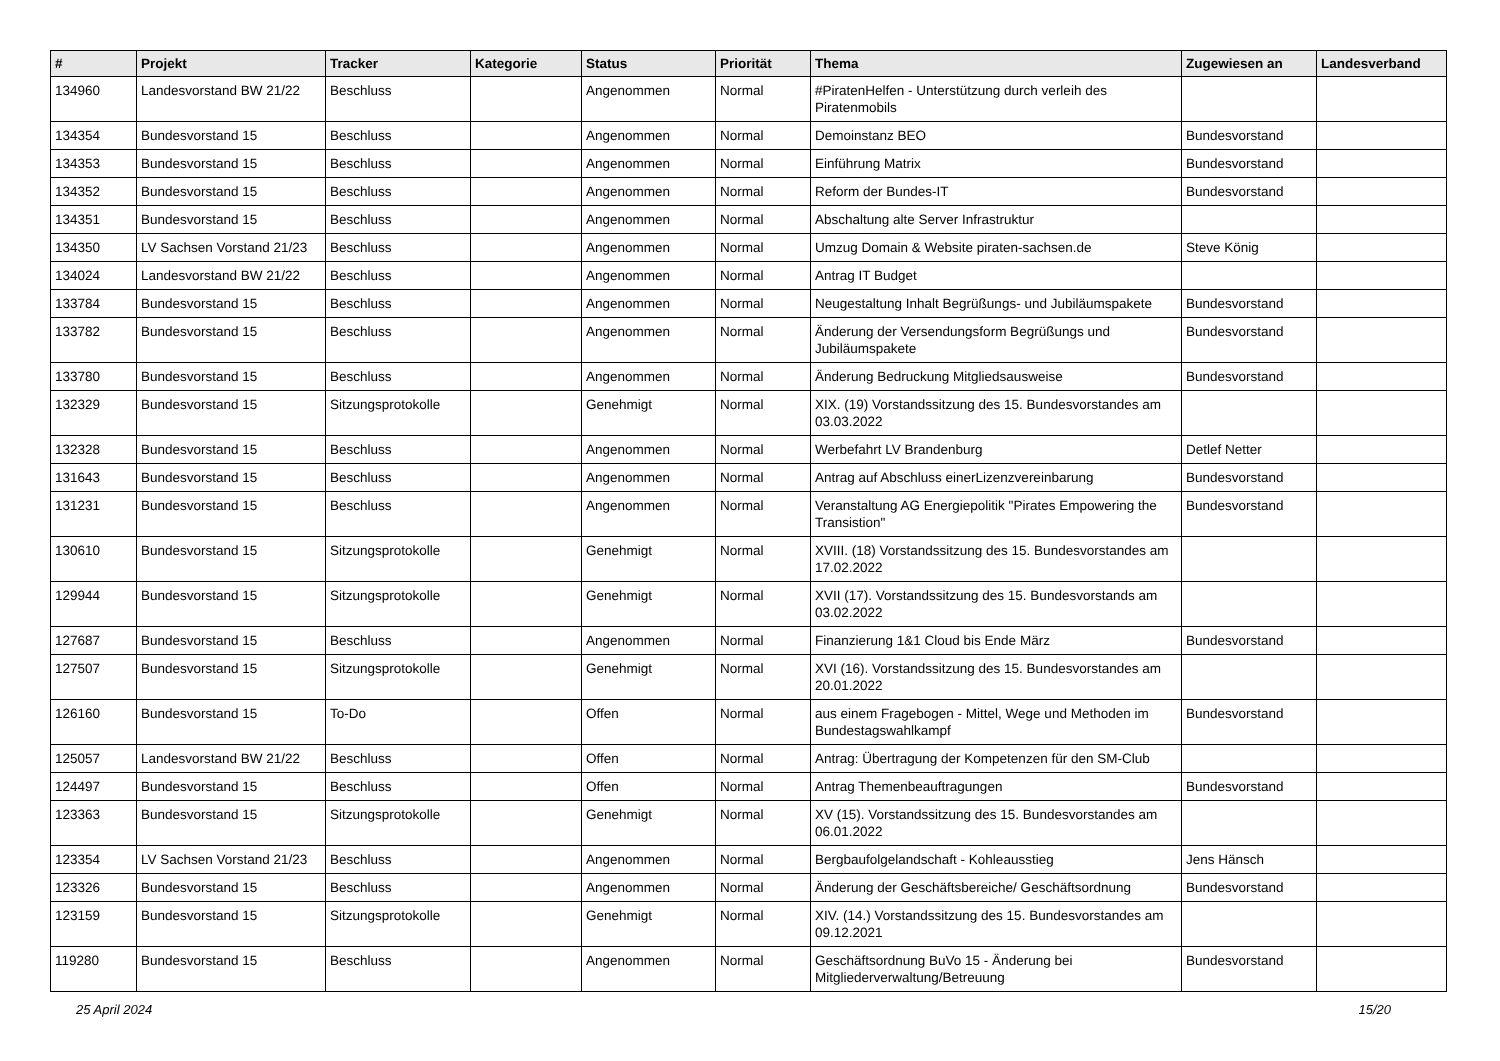| # | Projekt | Tracker | Kategorie | Status | Priorität | Thema | Zugewiesen an | Landesverband |
| --- | --- | --- | --- | --- | --- | --- | --- | --- |
| 134960 | Landesvorstand BW 21/22 | Beschluss | | Angenommen | Normal | #PiratenHelfen - Unterstützung durch verleih des Piratenmobils | | |
| 134354 | Bundesvorstand 15 | Beschluss | | Angenommen | Normal | Demoinstanz BEO | Bundesvorstand | |
| 134353 | Bundesvorstand 15 | Beschluss | | Angenommen | Normal | Einführung Matrix | Bundesvorstand | |
| 134352 | Bundesvorstand 15 | Beschluss | | Angenommen | Normal | Reform der Bundes-IT | Bundesvorstand | |
| 134351 | Bundesvorstand 15 | Beschluss | | Angenommen | Normal | Abschaltung alte Server Infrastruktur | | |
| 134350 | LV Sachsen Vorstand 21/23 | Beschluss | | Angenommen | Normal | Umzug Domain & Website piraten-sachsen.de | Steve König | |
| 134024 | Landesvorstand BW 21/22 | Beschluss | | Angenommen | Normal | Antrag IT Budget | | |
| 133784 | Bundesvorstand 15 | Beschluss | | Angenommen | Normal | Neugestaltung Inhalt Begrüßungs- und Jubiläumspakete | Bundesvorstand | |
| 133782 | Bundesvorstand 15 | Beschluss | | Angenommen | Normal | Änderung der Versendungsform Begrüßungs und Jubiläumspakete | Bundesvorstand | |
| 133780 | Bundesvorstand 15 | Beschluss | | Angenommen | Normal | Änderung Bedruckung Mitgliedsausweise | Bundesvorstand | |
| 132329 | Bundesvorstand 15 | Sitzungsprotokolle | | Genehmigt | Normal | XIX. (19) Vorstandssitzung des 15. Bundesvorstandes am 03.03.2022 | | |
| 132328 | Bundesvorstand 15 | Beschluss | | Angenommen | Normal | Werbefahrt LV Brandenburg | Detlef Netter | |
| 131643 | Bundesvorstand 15 | Beschluss | | Angenommen | Normal | Antrag auf Abschluss einerLizenzvereinbarung | Bundesvorstand | |
| 131231 | Bundesvorstand 15 | Beschluss | | Angenommen | Normal | Veranstaltung AG Energiepolitik "Pirates Empowering the Transistion" | Bundesvorstand | |
| 130610 | Bundesvorstand 15 | Sitzungsprotokolle | | Genehmigt | Normal | XVIII. (18) Vorstandssitzung des 15. Bundesvorstandes am 17.02.2022 | | |
| 129944 | Bundesvorstand 15 | Sitzungsprotokolle | | Genehmigt | Normal | XVII (17). Vorstandssitzung des 15. Bundesvorstands am 03.02.2022 | | |
| 127687 | Bundesvorstand 15 | Beschluss | | Angenommen | Normal | Finanzierung 1&1 Cloud bis Ende März | Bundesvorstand | |
| 127507 | Bundesvorstand 15 | Sitzungsprotokolle | | Genehmigt | Normal | XVI (16). Vorstandssitzung des 15. Bundesvorstandes am 20.01.2022 | | |
| 126160 | Bundesvorstand 15 | To-Do | | Offen | Normal | aus einem Fragebogen - Mittel, Wege und Methoden im Bundestagswahlkampf | Bundesvorstand | |
| 125057 | Landesvorstand BW 21/22 | Beschluss | | Offen | Normal | Antrag: Übertragung der Kompetenzen für den SM-Club | | |
| 124497 | Bundesvorstand 15 | Beschluss | | Offen | Normal | Antrag Themenbeauftragungen | Bundesvorstand | |
| 123363 | Bundesvorstand 15 | Sitzungsprotokolle | | Genehmigt | Normal | XV (15). Vorstandssitzung des 15. Bundesvorstandes am 06.01.2022 | | |
| 123354 | LV Sachsen Vorstand 21/23 | Beschluss | | Angenommen | Normal | Bergbaufolgelandschaft - Kohleausstieg | Jens Hänsch | |
| 123326 | Bundesvorstand 15 | Beschluss | | Angenommen | Normal | Änderung der Geschäftsbereiche/ Geschäftsordnung | Bundesvorstand | |
| 123159 | Bundesvorstand 15 | Sitzungsprotokolle | | Genehmigt | Normal | XIV. (14.) Vorstandssitzung des 15. Bundesvorstandes am 09.12.2021 | | |
| 119280 | Bundesvorstand 15 | Beschluss | | Angenommen | Normal | Geschäftsordnung BuVo 15 - Änderung bei Mitgliederverwaltung/Betreuung | Bundesvorstand | |
25 April 2024 15/20